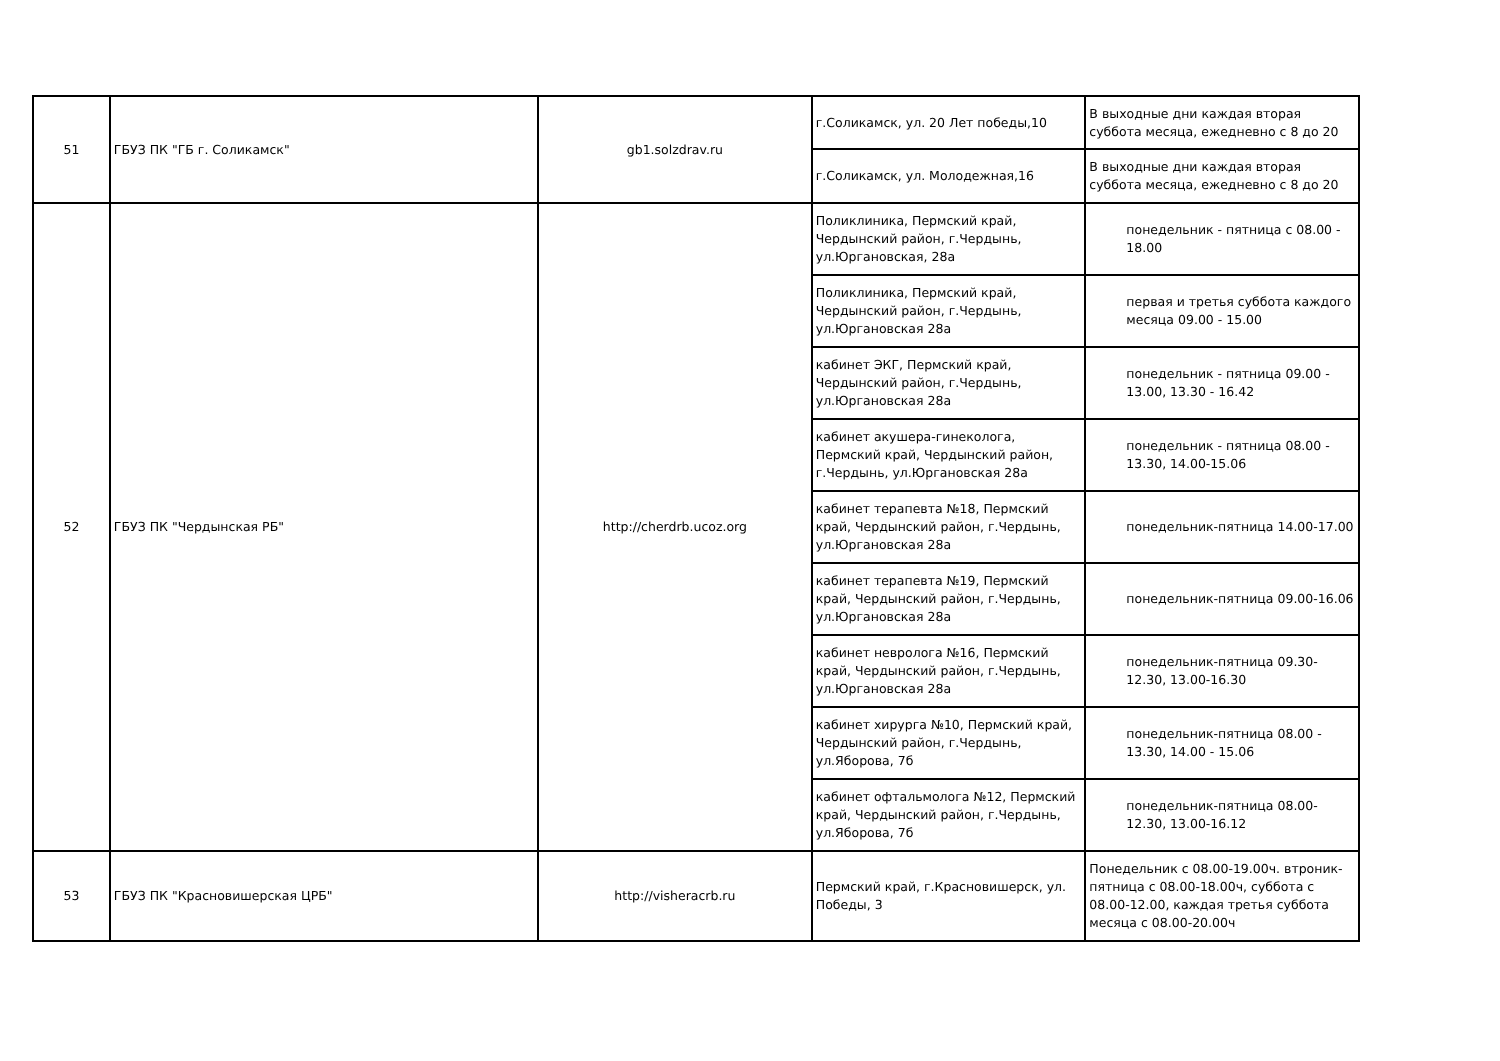| 51 | ГБУЗ ПК "ГБ г. Соликамск" | gb1.solzdrav.ru | г.Соликамск, ул. 20 Лет победы,10 | В выходные дни каждая вторая суббота месяца, ежедневно с 8 до 20 |
| | | | г.Соликамск, ул. Молодежная,16 | В выходные дни каждая вторая суббота месяца, ежедневно с 8 до 20 |
| 52 | ГБУЗ ПК "Чердынская РБ" | http://cherdrb.ucoz.org | Поликлиника, Пермский край, Чердынский район, г.Чердынь, ул.Юргановская, 28а | понедельник - пятница с 08.00 - 18.00 |
| | | | Поликлиника, Пермский край, Чердынский район, г.Чердынь, ул.Юргановская 28а | первая и третья суббота каждого месяца 09.00 - 15.00 |
| | | | кабинет ЭКГ, Пермский край, Чердынский район, г.Чердынь, ул.Юргановская 28а | понедельник - пятница 09.00 - 13.00, 13.30 - 16.42 |
| | | | кабинет акушера-гинеколога, Пермский край, Чердынский район, г.Чердынь, ул.Юргановская 28а | понедельник - пятница 08.00 - 13.30, 14.00-15.06 |
| | | | кабинет терапевта №18, Пермский край, Чердынский район, г.Чердынь, ул.Юргановская 28а | понедельник-пятница 14.00-17.00 |
| | | | кабинет терапевта №19, Пермский край, Чердынский район, г.Чердынь, ул.Юргановская 28а | понедельник-пятница 09.00-16.06 |
| | | | кабинет невролога №16, Пермский край, Чердынский район, г.Чердынь, ул.Юргановская 28а | понедельник-пятница 09.30-12.30, 13.00-16.30 |
| | | | кабинет хирурга №10, Пермский край, Чердынский район, г.Чердынь, ул.Яборова, 7б | понедельник-пятница 08.00 - 13.30, 14.00 - 15.06 |
| | | | кабинет офтальмолога №12, Пермский край, Чердынский район, г.Чердынь, ул.Яборова, 7б | понедельник-пятница 08.00-12.30, 13.00-16.12 |
| 53 | ГБУЗ ПК "Красновишерская ЦРБ" | http://visheracrb.ru | Пермский край, г.Красновишерск, ул. Победы, 3 | Понедельник с 08.00-19.00ч. втроник-пятница с 08.00-18.00ч, суббота с 08.00-12.00, каждая третья суббота месяца с 08.00-20.00ч |